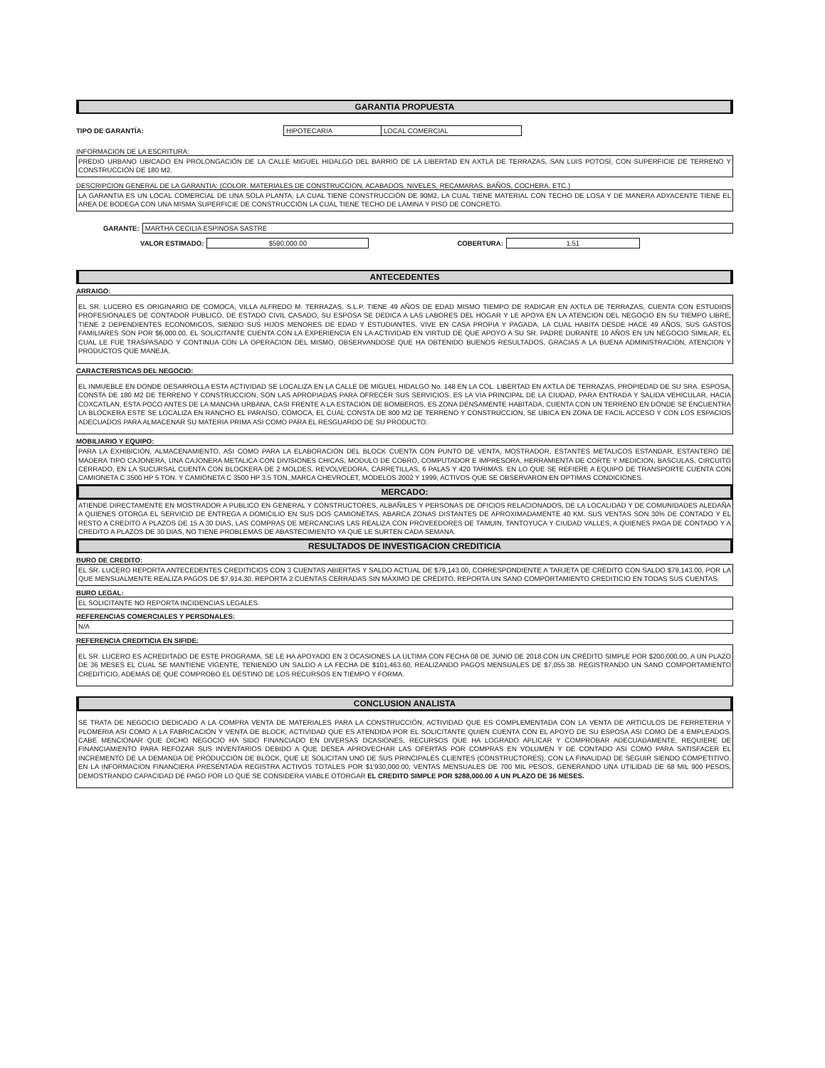GARANTIA PROPUESTA
TIPO DE GARANTÍA: HIPOTECARIA LOCAL COMERCIAL
INFORMACION DE LA ESCRITURA:
PREDIO URBANO UBICADO EN PROLONGACIÓN DE LA CALLE MIGUEL HIDALGO DEL BARRIO DE LA LIBERTAD EN AXTLA DE TERRAZAS, SAN LUIS POTOSÍ, CON SUPERFICIE DE TERRENO Y CONSTRUCCIÓN DE 180 M2.
DESCRIPCION GENERAL DE LA GARANTIA: (COLOR. MATERIALES DE CONSTRUCCION, ACABADOS, NIVELES, RECAMARAS, BAÑOS, COCHERA, ETC.)
LA GARANTIA ES UN LOCAL COMERCIAL DE UNA SOLA PLANTA, LA CUAL TIENE CONSTRUCCIÓN DE 90M2, LA CUAL TIENE MATERIAL CON TECHO DE LOSA Y DE MANERA ADYACENTE TIENE EL AREA DE BODEGA CON UNA MISMA SUPERFICIE DE CONSTRUCCIÓN LA CUAL TIENE TECHO DE LÁMINA Y PISO DE CONCRETO.
GARANTE: MARTHA CECILIA ESPINOSA SASTRE
VALOR ESTIMADO: $590,000.00 COBERTURA: 1.51
ANTECEDENTES
ARRAIGO:
EL SR. LUCERO ES ORIGINARIO DE COMOCA, VILLA ALFREDO M. TERRAZAS, S.L.P. TIENE 49 AÑOS DE EDAD MISMO TIEMPO DE RADICAR EN AXTLA DE TERRAZAS, CUENTA CON ESTUDIOS PROFESIONALES DE CONTADOR PUBLICO, DE ESTADO CIVIL CASADO, SU ESPOSA SE DEDICA A LAS LABORES DEL HOGAR Y LE APOYA EN LA ATENCION DEL NEGOCIO EN SU TIEMPO LIBRE, TIENE 2 DEPENDIENTES ECONOMICOS, SIENDO SUS HIJOS MENORES DE EDAD Y ESTUDIANTES, VIVE EN CASA PROPIA Y PAGADA, LA CUAL HABITA DESDE HACE 49 AÑOS, SUS GASTOS FAMILIARES SON POR $6,000.00, EL SOLICITANTE CUENTA CON LA EXPERIENCIA EN LA ACTIVIDAD EN VIRTUD DE QUE APOYO A SU SR. PADRE DURANTE 10 AÑOS EN UN NEGOCIO SIMILAR, EL CUAL LE FUE TRASPASADO Y CONTINUA CON LA OPERACION DEL MISMO, OBSERVANDOSE QUE HA OBTENIDO BUENOS RESULTADOS, GRACIAS A LA BUENA ADMINISTRACION, ATENCION Y PRODUCTOS QUE MANEJA.
CARACTERISTICAS DEL NEGOCIO:
EL INMUEBLE EN DONDE DESARROLLA ESTA ACTIVIDAD SE LOCALIZA EN LA CALLE DE MIGUEL HIDALGO No. 148 EN LA COL. LIBERTAD EN AXTLA DE TERRAZAS, PROPIEDAD DE SU SRA. ESPOSA, CONSTA DE 180 M2 DE TERRENO Y CONSTRUCCION, SON LAS APROPIADAS PARA OFRECER SUS SERVICIOS, ES LA VIA PRINCIPAL DE LA CIUDAD, PARA ENTRADA Y SALIDA VEHICULAR, HACIA COXCATLAN, ESTA POCO ANTES DE LA MANCHA URBANA, CASI FRENTE A LA ESTACION DE BOMBEROS, ES ZONA DENSAMENTE HABITADA, CUENTA CON UN TERRENO EN DONDE SE ENCUENTRA LA BLOCKERA ESTE SE LOCALIZA EN RANCHO EL PARAISO, COMOCA, EL CUAL CONSTA DE 800 M2 DE TERRENO Y CONSTRUCCION, SE UBICA EN ZONA DE FACIL ACCESO Y CON LOS ESPACIOS ADECUADOS PARA ALMACENAR SU MATERIA PRIMA ASI COMO PARA EL RESGUARDO DE SU PRODUCTO.
MOBILIARIO Y EQUIPO:
PARA LA EXHIBICION, ALMACENAMIENTO, ASI COMO PARA LA ELABORACION DEL BLOCK CUENTA CON PUNTO DE VENTA, MOSTRADOR, ESTANTES METALICOS ESTANDAR, ESTANTERO DE MADERA TIPO CAJONERA, UNA CAJONERA METALICA CON DIVISIONES CHICAS, MODULO DE COBRO, COMPUTADOR E IMPRESORA, HERRAMIENTA DE CORTE Y MEDICION, BASCULAS, CIRCUITO CERRADO, EN LA SUCURSAL CUENTA CON BLOCKERA DE 2 MOLDES, REVOLVEDORA, CARRETILLAS, 6 PALAS Y 420 TARIMAS. EN LO QUE SE REFIERE A EQUIPO DE TRANSPORTE CUENTA CON CAMIONETA C 3500 HP 5 TON. Y CAMIONETA C 3500 HP 3.5 TON.,MARCA CHEVROLET, MODELOS 2002 Y 1999, ACTIVOS QUE SE OBSERVARON EN OPTIMAS CONDICIONES.
MERCADO:
ATIENDE DIRECTAMENTE EN MOSTRADOR A PUBLICO EN GENERAL Y CONSTRUCTORES, ALBAÑILES Y PERSONAS DE OFICIOS RELACIONADOS, DE LA LOCALIDAD Y DE COMUNIDADES ALEDAÑA A QUIENES OTORGA EL SERVICIO DE ENTREGA A DOMICILIO EN SUS DOS CAMIONETAS, ABARCA ZONAS DISTANTES DE APROXIMADAMENTE 40 KM. SUS VENTAS SON 30% DE CONTADO Y EL RESTO A CREDITO A PLAZOS DE 15 A 30 DIAS, LAS COMPRAS DE MERCANCIAS LAS REALIZA CON PROVEEDORES DE TAMUIN, TANTOYUCA Y CIUDAD VALLES, A QUIENES PAGA DE CONTADO Y A CREDITO A PLAZOS DE 30 DIAS, NO TIENE PROBLEMAS DE ABASTECIMIENTO YA QUE LE SURTEN CADA SEMANA.
RESULTADOS DE INVESTIGACION CREDITICIA
BURO DE CREDITO:
EL SR. LUCERO REPORTA ANTECEDENTES CREDITICIOS CON 3 CUENTAS ABIERTAS Y SALDO ACTUAL DE $79,143.00, CORRESPONDIENTE A TARJETA DE CRÉDITO CON SALDO $79,143.00, POR LA QUE MENSUALMENTE REALIZA PAGOS DE $7,914.30. REPORTA 2 CUENTAS CERRADAS SIN MÁXIMO DE CRÉDITO. REPORTA UN SANO COMPORTAMIENTO CREDITICIO EN TODAS SUS CUENTAS.
BURO LEGAL:
EL SOLICITANTE NO REPORTA INCIDENCIAS LEGALES.
REFERENCIAS COMERCIALES Y PERSONALES:
N/A
REFERENCIA CREDITICIA EN SIFIDE:
EL SR. LUCERO ES ACREDITADO DE ESTE PROGRAMA, SE LE HA APOYADO EN 3 OCASIONES LA ULTIMA CON FECHA 08 DE JUNIO DE 2018 CON UN CRÉDITO SIMPLE POR $200,000.00, A UN PLAZO DE 36 MESES EL CUAL SE MANTIENE VIGENTE, TENIENDO UN SALDO A LA FECHA DE $101,463.60, REALIZANDO PAGOS MENSUALES DE $7,055.38. REGISTRANDO UN SANO COMPORTAMIENTO CREDITICIO, ADEMÁS DE QUE COMPROBO EL DESTINO DE LOS RECURSOS EN TIEMPO Y FORMA.
CONCLUSION ANALISTA
SE TRATA DE NEGOCIO DEDICADO A LA COMPRA VENTA DE MATERIALES PARA LA CONSTRUCCIÓN, ACTIVIDAD QUE ES COMPLEMENTADA CON LA VENTA DE ARTICULOS DE FERRETERIA Y PLOMERIA ASI COMO A LA FABRICACIÓN Y VENTA DE BLOCK, ACTIVIDAD QUE ES ATENDIDA POR EL SOLICITANTE QUIEN CUENTA CON EL APOYO DE SU ESPOSA ASI COMO DE 4 EMPLEADOS. CABE MENCIONAR QUE DICHO NEGOCIO HA SIDO FINANCIADO EN DIVERSAS OCASIONES, RECURSOS QUE HA LOGRADO APLICAR Y COMPROBAR ADECUADAMENTE, REQUIERE DE FINANCIAMIENTO PARA REFOZAR SUS INVENTARIOS DEBIDO A QUE DESEA APROVECHAR LAS OFERTAS POR COMPRAS EN VOLUMEN Y DE CONTADO ASI COMO PARA SATISFACER EL INCREMENTO DE LA DEMANDA DE PRODUCCIÓN DE BLOCK, QUE LE SOLICITAN UNO DE SUS PRINCIPALES CLIENTES (CONSTRUCTORES), CON LA FINALIDAD DE SEGUIR SIENDO COMPETITIVO. EN LA INFORMACION FINANCIERA PRESENTADA REGISTRA ACTIVOS TOTALES POR $1'930,000.00, VENTAS MENSUALES DE 700 MIL PESOS, GENERANDO UNA UTILIDAD DE 68 MIL 900 PESOS, DEMOSTRANDO CAPACIDAD DE PAGO POR LO QUE SE CONSIDERA VIABLE OTORGAR EL CREDITO SIMPLE POR $288,000.00 A UN PLAZO DE 36 MESES.